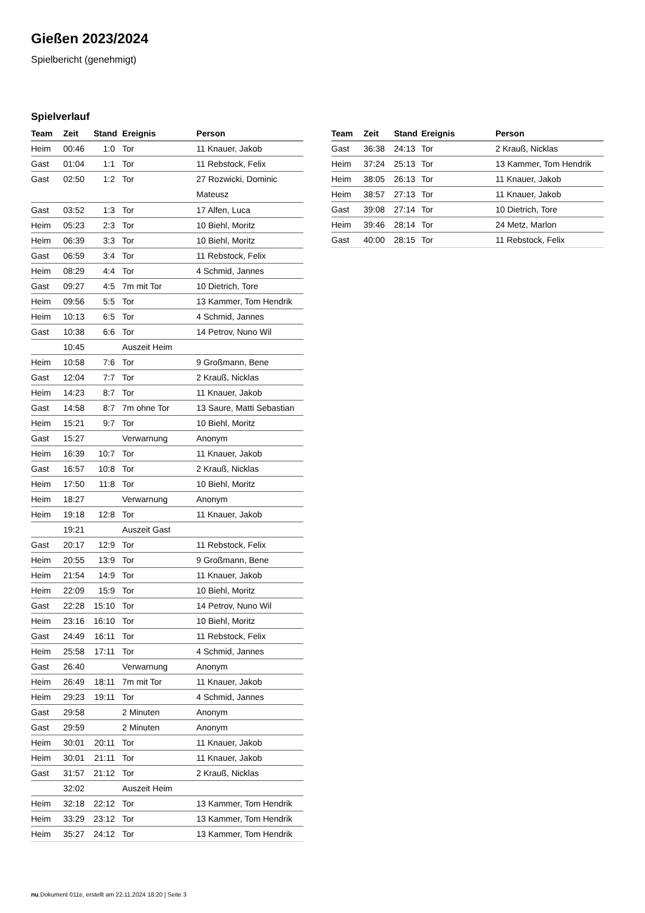Gießen 2023/2024
Spielbericht (genehmigt)
Spielverlauf
| Team | Zeit | Stand | Ereignis | Person |
| --- | --- | --- | --- | --- |
| Heim | 00:46 | 1:0 | Tor | 11 Knauer, Jakob |
| Gast | 01:04 | 1:1 | Tor | 11 Rebstock, Felix |
| Gast | 02:50 | 1:2 | Tor | 27 Rozwicki, Dominic Mateusz |
| Gast | 03:52 | 1:3 | Tor | 17 Alfen, Luca |
| Heim | 05:23 | 2:3 | Tor | 10 Biehl, Moritz |
| Heim | 06:39 | 3:3 | Tor | 10 Biehl, Moritz |
| Gast | 06:59 | 3:4 | Tor | 11 Rebstock, Felix |
| Heim | 08:29 | 4:4 | Tor | 4 Schmid, Jannes |
| Gast | 09:27 | 4:5 | 7m mit Tor | 10 Dietrich, Tore |
| Heim | 09:56 | 5:5 | Tor | 13 Kammer, Tom Hendrik |
| Heim | 10:13 | 6:5 | Tor | 4 Schmid, Jannes |
| Gast | 10:38 | 6:6 | Tor | 14 Petrov, Nuno Wil |
| | 10:45 | | Auszeit Heim | |
| Heim | 10:58 | 7:6 | Tor | 9 Großmann, Bene |
| Gast | 12:04 | 7:7 | Tor | 2 Krauß, Nicklas |
| Heim | 14:23 | 8:7 | Tor | 11 Knauer, Jakob |
| Gast | 14:58 | 8:7 | 7m ohne Tor | 13 Saure, Matti Sebastian |
| Heim | 15:21 | 9:7 | Tor | 10 Biehl, Moritz |
| Gast | 15:27 | | Verwarnung | Anonym |
| Heim | 16:39 | 10:7 | Tor | 11 Knauer, Jakob |
| Gast | 16:57 | 10:8 | Tor | 2 Krauß, Nicklas |
| Heim | 17:50 | 11:8 | Tor | 10 Biehl, Moritz |
| Heim | 18:27 | | Verwarnung | Anonym |
| Heim | 19:18 | 12:8 | Tor | 11 Knauer, Jakob |
| | 19:21 | | Auszeit Gast | |
| Gast | 20:17 | 12:9 | Tor | 11 Rebstock, Felix |
| Heim | 20:55 | 13:9 | Tor | 9 Großmann, Bene |
| Heim | 21:54 | 14:9 | Tor | 11 Knauer, Jakob |
| Heim | 22:09 | 15:9 | Tor | 10 Biehl, Moritz |
| Gast | 22:28 | 15:10 | Tor | 14 Petrov, Nuno Wil |
| Heim | 23:16 | 16:10 | Tor | 10 Biehl, Moritz |
| Gast | 24:49 | 16:11 | Tor | 11 Rebstock, Felix |
| Heim | 25:58 | 17:11 | Tor | 4 Schmid, Jannes |
| Gast | 26:40 | | Verwarnung | Anonym |
| Heim | 26:49 | 18:11 | 7m mit Tor | 11 Knauer, Jakob |
| Heim | 29:23 | 19:11 | Tor | 4 Schmid, Jannes |
| Gast | 29:58 | | 2 Minuten | Anonym |
| Gast | 29:59 | | 2 Minuten | Anonym |
| Heim | 30:01 | 20:11 | Tor | 11 Knauer, Jakob |
| Heim | 30:01 | 21:11 | Tor | 11 Knauer, Jakob |
| Gast | 31:57 | 21:12 | Tor | 2 Krauß, Nicklas |
| | 32:02 | | Auszeit Heim | |
| Heim | 32:18 | 22:12 | Tor | 13 Kammer, Tom Hendrik |
| Heim | 33:29 | 23:12 | Tor | 13 Kammer, Tom Hendrik |
| Heim | 35:27 | 24:12 | Tor | 13 Kammer, Tom Hendrik |
| Team | Zeit | Stand | Ereignis | Person |
| --- | --- | --- | --- | --- |
| Gast | 36:38 | 24:13 | Tor | 2 Krauß, Nicklas |
| Heim | 37:24 | 25:13 | Tor | 13 Kammer, Tom Hendrik |
| Heim | 38:05 | 26:13 | Tor | 11 Knauer, Jakob |
| Heim | 38:57 | 27:13 | Tor | 11 Knauer, Jakob |
| Gast | 39:08 | 27:14 | Tor | 10 Dietrich, Tore |
| Heim | 39:46 | 28:14 | Tor | 24 Metz, Marlon |
| Gast | 40:00 | 28:15 | Tor | 11 Rebstock, Felix |
nu.Dokument 011e, erstellt am 22.11.2024 18:20 | Seite 3